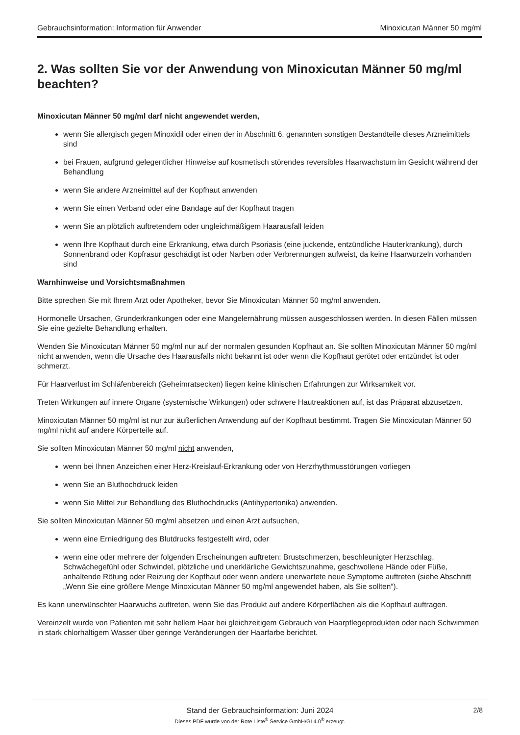Gebrauchsinformation: Information für Anwender Minoxicutan Männer 50 mg/ml
2. Was sollten Sie vor der Anwendung von Minoxicutan Männer 50 mg/ml beachten?
Minoxicutan Männer 50 mg/ml darf nicht angewendet werden,
wenn Sie allergisch gegen Minoxidil oder einen der in Abschnitt 6. genannten sonstigen Bestandteile dieses Arzneimittels sind
bei Frauen, aufgrund gelegentlicher Hinweise auf kosmetisch störendes reversibles Haarwachstum im Gesicht während der Behandlung
wenn Sie andere Arzneimittel auf der Kopfhaut anwenden
wenn Sie einen Verband oder eine Bandage auf der Kopfhaut tragen
wenn Sie an plötzlich auftretendem oder ungleichmäßigem Haarausfall leiden
wenn Ihre Kopfhaut durch eine Erkrankung, etwa durch Psoriasis (eine juckende, entzündliche Hauterkrankung), durch Sonnenbrand oder Kopfrasur geschädigt ist oder Narben oder Verbrennungen aufweist, da keine Haarwurzeln vorhanden sind
Warnhinweise und Vorsichtsmaßnahmen
Bitte sprechen Sie mit Ihrem Arzt oder Apotheker, bevor Sie Minoxicutan Männer 50 mg/ml anwenden.
Hormonelle Ursachen, Grunderkrankungen oder eine Mangelernährung müssen ausgeschlossen werden. In diesen Fällen müssen Sie eine gezielte Behandlung erhalten.
Wenden Sie Minoxicutan Männer 50 mg/ml nur auf der normalen gesunden Kopfhaut an. Sie sollten Minoxicutan Männer 50 mg/ml nicht anwenden, wenn die Ursache des Haarausfalls nicht bekannt ist oder wenn die Kopfhaut gerötet oder entzündet ist oder schmerzt.
Für Haarverlust im Schläfenbereich (Geheimratsecken) liegen keine klinischen Erfahrungen zur Wirksamkeit vor.
Treten Wirkungen auf innere Organe (systemische Wirkungen) oder schwere Hautreaktionen auf, ist das Präparat abzusetzen.
Minoxicutan Männer 50 mg/ml ist nur zur äußerlichen Anwendung auf der Kopfhaut bestimmt. Tragen Sie Minoxicutan Männer 50 mg/ml nicht auf andere Körperteile auf.
Sie sollten Minoxicutan Männer 50 mg/ml nicht anwenden,
wenn bei Ihnen Anzeichen einer Herz-Kreislauf-Erkrankung oder von Herzrhythmusstörungen vorliegen
wenn Sie an Bluthochdruck leiden
wenn Sie Mittel zur Behandlung des Bluthochdrucks (Antihypertonika) anwenden.
Sie sollten Minoxicutan Männer 50 mg/ml absetzen und einen Arzt aufsuchen,
wenn eine Erniedrigung des Blutdrucks festgestellt wird, oder
wenn eine oder mehrere der folgenden Erscheinungen auftreten: Brustschmerzen, beschleunigter Herzschlag, Schwächegefühl oder Schwindel, plötzliche und unerklärliche Gewichtszunahme, geschwollene Hände oder Füße, anhaltende Rötung oder Reizung der Kopfhaut oder wenn andere unerwartete neue Symptome auftreten (siehe Abschnitt „Wenn Sie eine größere Menge Minoxicutan Männer 50 mg/ml angewendet haben, als Sie sollten“).
Es kann unerwünschter Haarwuchs auftreten, wenn Sie das Produkt auf andere Körperflächen als die Kopfhaut auftragen.
Vereinzelt wurde von Patienten mit sehr hellem Haar bei gleichzeitigem Gebrauch von Haarpflegeprodukten oder nach Schwimmen in stark chlorhaltigem Wasser über geringe Veränderungen der Haarfarbe berichtet.
Stand der Gebrauchsinformation: Juni 2024
2/8
Dieses PDF wurde von der Rote Liste<sup>®</sup> Service GmbH/GI 4.0<sup>®</sup> erzeugt.